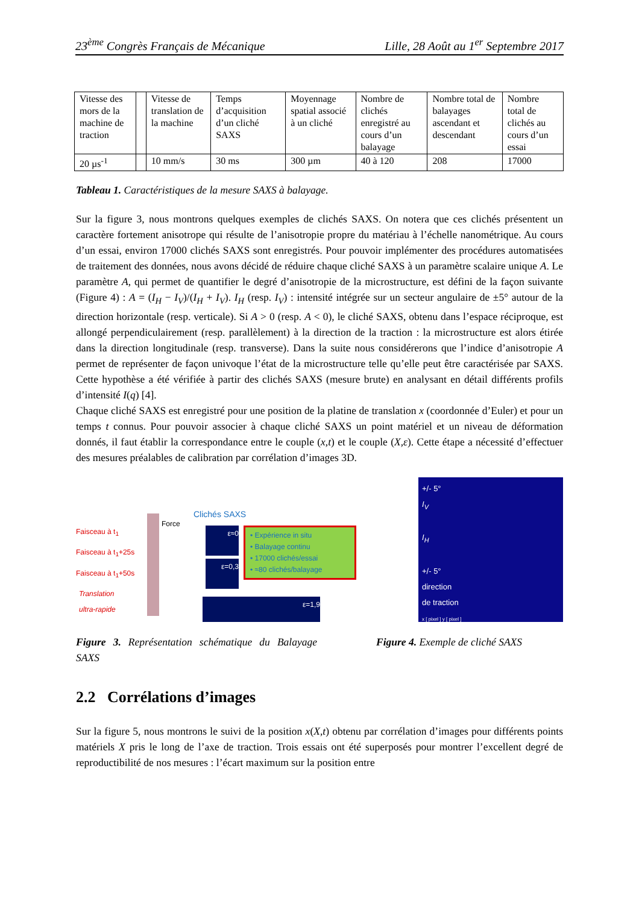23<sup>ème</sup> Congrès Français de Mécanique Lille, 28 Août au 1<sup>er</sup> Septembre 2017
| Vitesse des mors de la machine de traction | | Vitesse de translation de la machine | Temps d’acquisition d’un cliché SAXS | Moyennage spatial associé à un cliché | Nombre de clichés enregistré au cours d’un balayage | Nombre total de balayages ascendant et descendant | Nombre total de clichés au cours d’un essai |
| 20 µs<sup>-1</sup> | | 10 mm/s | 30 ms | 300 µm | 40 à 120 | 208 | 17000 |
Tableau 1. Caractéristiques de la mesure SAXS à balayage.
Sur la figure 3, nous montrons quelques exemples de clichés SAXS. On notera que ces clichés présentent un caractère fortement anisotrope qui résulte de l’anisotropie propre du matériau à l’échelle nanométrique. Au cours d’un essai, environ 17000 clichés SAXS sont enregistrés. Pour pouvoir implémenter des procédures automatisées de traitement des données, nous avons décidé de réduire chaque cliché SAXS à un paramètre scalaire unique A. Le paramètre A, qui permet de quantifier le degré d’anisotropie de la microstructure, est défini de la façon suivante (Figure 4) : A = (I<sub>H</sub> − I<sub>V</sub>)/(I<sub>H</sub> + I<sub>V</sub>). I<sub>H</sub> (resp. I<sub>V</sub>) : intensité intégrée sur un secteur angulaire de ±5° autour de la direction horizontale (resp. verticale). Si A > 0 (resp. A < 0), le cliché SAXS, obtenu dans l’espace réciproque, est allongé perpendiculairement (resp. parallèlement) à la direction de la traction : la microstructure est alors étirée dans la direction longitudinale (resp. transverse). Dans la suite nous considérerons que l’indice d’anisotropie A permet de représenter de façon univoque l’état de la microstructure telle qu’elle peut être caractérisée par SAXS. Cette hypothèse a été vérifiée à partir des clichés SAXS (mesure brute) en analysant en détail différents profils d’intensité I(q) [4].
Chaque cliché SAXS est enregistré pour une position de la platine de translation x (coordonnée d’Euler) et pour un temps t connus. Pour pouvoir associer à chaque cliché SAXS un point matériel et un niveau de déformation donnés, il faut établir la correspondance entre le couple (x,t) et le couple (X,ε). Cette étape a nécessité d’effectuer des mesures préalables de calibration par corrélation d’images 3D.
Faisceau à t<sub>1</sub>
Faisceau à t<sub>1</sub>+25s
Faisceau à t<sub>1</sub>+50s
Translation
ultra-rapide
Force
Clichés SAXS
ε≈0
ε=0,3
ε=1,9
• Expérience in situ
• Balayage continu
• 17000 clichés/essai
• ≈80 clichés/balayage
+/- 5°
I<sub>V</sub>
I<sub>H</sub>
+/- 5°
direction
de traction
x [ pixel ] y [ pixel ]
Figure 3. Représentation schématique du Balayage SAXS
Figure 4. Exemple de cliché SAXS
2.2 Corrélations d’images
Sur la figure 5, nous montrons le suivi de la position x(X,t) obtenu par corrélation d’images pour différents points matériels X pris le long de l’axe de traction. Trois essais ont été superposés pour montrer l’excellent degré de reproductibilité de nos mesures : l’écart maximum sur la position entre